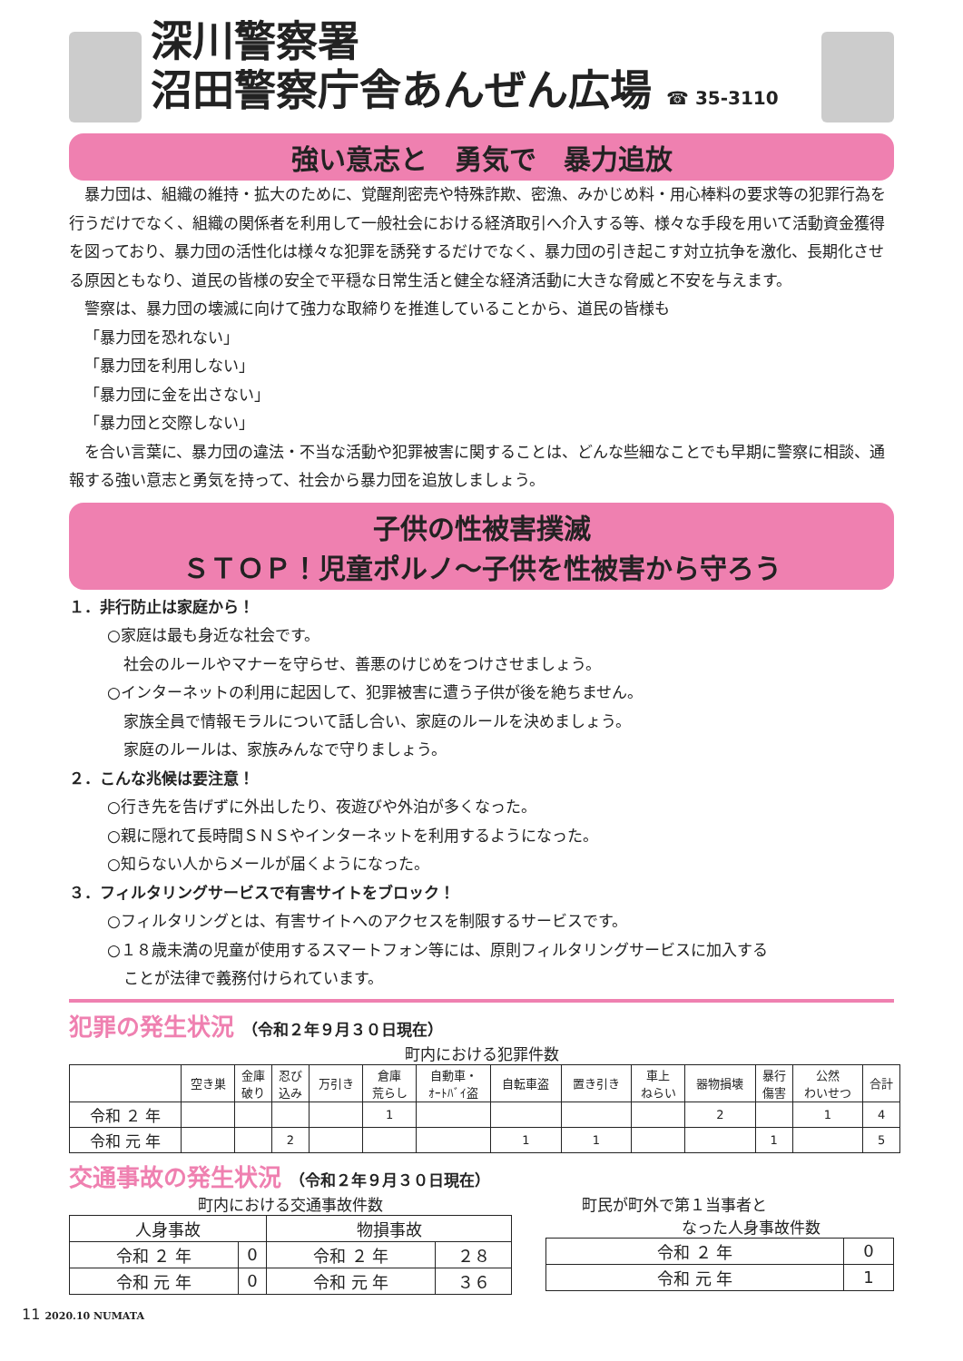深川警察署
沼田警察庁舎あんぜん広場 ☎ 35-3110
強い意志と　勇気で　暴力追放
暴力団は、組織の維持・拡大のために、覚醒剤密売や特殊詐欺、密漁、みかじめ料・用心棒料の要求等の犯罪行為を行うだけでなく、組織の関係者を利用して一般社会における経済取引へ介入する等、様々な手段を用いて活動資金獲得を図っており、暴力団の活性化は様々な犯罪を誘発するだけでなく、暴力団の引き起こす対立抗争を激化、長期化させる原因ともなり、道民の皆様の安全で平穏な日常生活と健全な経済活動に大きな脅威と不安を与えます。
警察は、暴力団の壊滅に向けて強力な取締りを推進していることから、道民の皆様も
「暴力団を恐れない」
「暴力団を利用しない」
「暴力団に金を出さない」
「暴力団と交際しない」
を合い言葉に、暴力団の違法・不当な活動や犯罪被害に関することは、どんな些細なことでも早期に警察に相談、通報する強い意志と勇気を持って、社会から暴力団を追放しましょう。
子供の性被害撲滅
ＳＴＯＰ！児童ポルノ～子供を性被害から守ろう
１．非行防止は家庭から！
○家庭は最も身近な社会です。
社会のルールやマナーを守らせ、善悪のけじめをつけさせましょう。
○インターネットの利用に起因して、犯罪被害に遭う子供が後を絶ちません。
家族全員で情報モラルについて話し合い、家庭のルールを決めましょう。
家庭のルールは、家族みんなで守りましょう。
２．こんな兆候は要注意！
○行き先を告げずに外出したり、夜遊びや外泊が多くなった。
○親に隠れて長時間ＳＮＳやインターネットを利用するようになった。
○知らない人からメールが届くようになった。
３．フィルタリングサービスで有害サイトをブロック！
○フィルタリングとは、有害サイトへのアクセスを制限するサービスです。
○１８歳未満の児童が使用するスマートフォン等には、原則フィルタリングサービスに加入する
ことが法律で義務付けられています。
犯罪の発生状況 （令和２年９月３０日現在）
町内における犯罪件数
| | 空き巣 | 金庫 破り | 忍び 込み | 万引き | 倉庫 荒らし | 自動車・ ｵｰﾄﾊﾞｲ盗 | 自転車盗 | 置き引き | 車上 ねらい | 器物損壊 | 暴行 傷害 | 公然 わいせつ | 合計 |
| --- | --- | --- | --- | --- | --- | --- | --- | --- | --- | --- | --- | --- | --- |
| 令和 ２ 年 | | | | | 1 | | | | | 2 | | 1 | 4 |
| 令和 元 年 | | | 2 | | | | 1 | 1 | | | 1 | | 5 |
交通事故の発生状況 （令和２年９月３０日現在）
町内における交通事故件数
| 人身事故 | | 物損事故 | |
| --- | --- | --- | --- |
| 令和 ２ 年 | 0 | 令和 ２ 年 | ２８ |
| 令和 元 年 | 0 | 令和 元 年 | ３６ |
町民が町外で第１当事者と
なった人身事故件数
| 令和 ２ 年 | 0 |
| 令和 元 年 | 1 |
11 2020.10 NUMATA